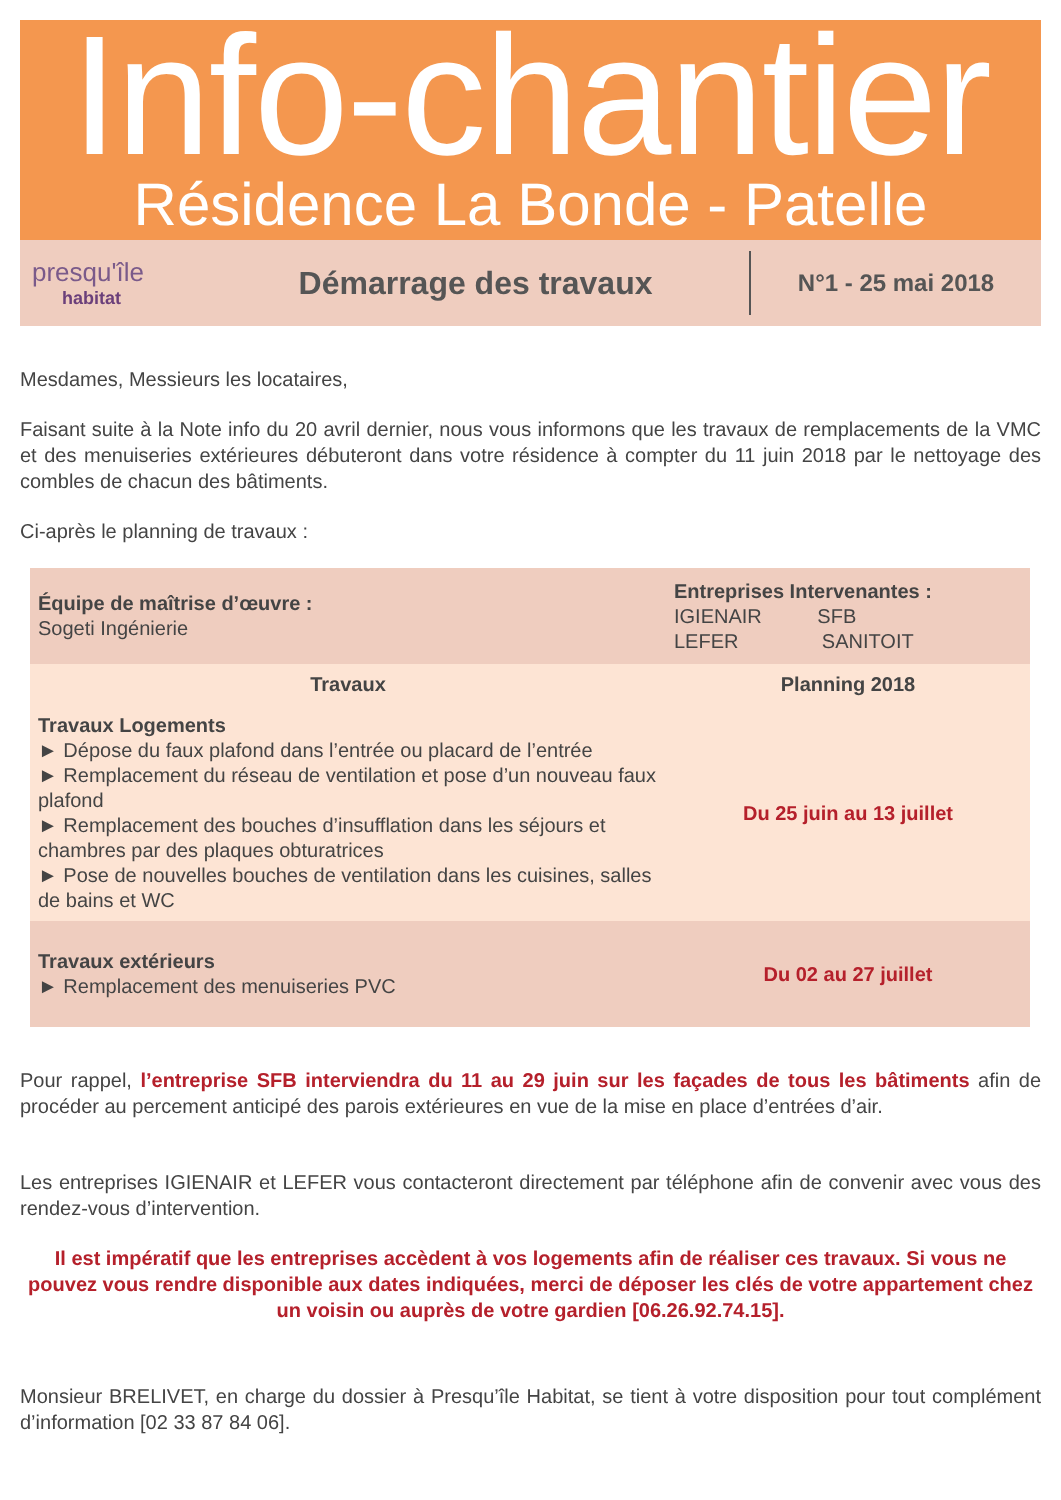Info-chantier
Résidence La Bonde - Patelle
presqu'île
habitat
Démarrage des travaux
N°1 - 25 mai 2018
Mesdames, Messieurs les locataires,
Faisant suite à la Note info du 20 avril dernier, nous vous informons que les travaux de remplacements de la VMC et des menuiseries extérieures débuteront dans votre résidence à compter du 11 juin 2018 par le nettoyage des combles de chacun des bâtiments.
Ci-après le planning de travaux :
| Équipe de maîtrise d’œuvre : Sogeti Ingénierie | Entreprises Intervenantes : IGIENAIR SFB LEFER SANITOIT |
| Travaux | Planning 2018 |
| Travaux Logements ► Dépose du faux plafond dans l’entrée ou placard de l’entrée ► Remplacement du réseau de ventilation et pose d’un nouveau faux plafond ► Remplacement des bouches d’insufflation dans les séjours et chambres par des plaques obturatrices ► Pose de nouvelles bouches de ventilation dans les cuisines, salles de bains et WC | Du 25 juin au 13 juillet |
| Travaux extérieurs ► Remplacement des menuiseries PVC | Du 02 au 27 juillet |
Pour rappel, l’entreprise SFB interviendra du 11 au 29 juin sur les façades de tous les bâtiments afin de procéder au percement anticipé des parois extérieures en vue de la mise en place d’entrées d’air.
Les entreprises IGIENAIR et LEFER vous contacteront directement par téléphone afin de convenir avec vous des rendez-vous d’intervention.
Il est impératif que les entreprises accèdent à vos logements afin de réaliser ces travaux. Si vous ne pouvez vous rendre disponible aux dates indiquées, merci de déposer les clés de votre appartement chez un voisin ou auprès de votre gardien [06.26.92.74.15].
Monsieur BRELIVET, en charge du dossier à Presqu’île Habitat, se tient à votre disposition pour tout complément d’information [02 33 87 84 06].